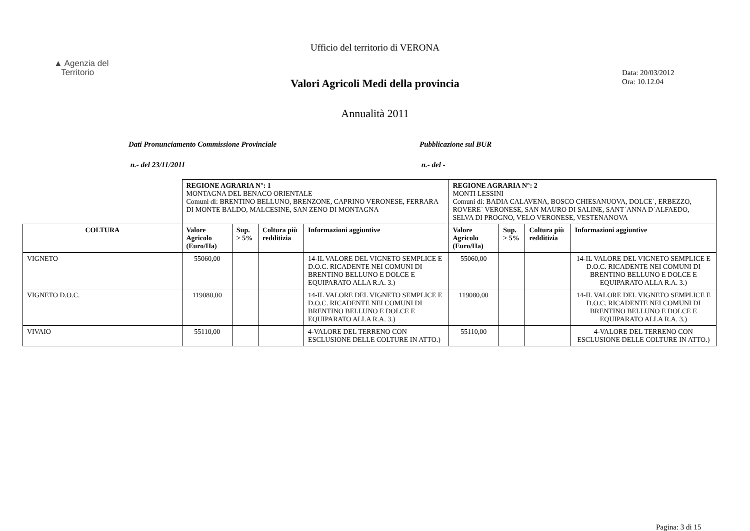Ufficio del territorio di VERONA
▲ Agenzia del
Territorio
Data: 20/03/2012
Ora: 10.12.04
Valori Agricoli Medi della provincia
Annualità 2011
Dati Pronunciamento Commissione Provinciale Pubblicazione sul BUR
n.- del 23/11/2011 n.- del -
| | REGIONE AGRARIA N°: 1 MONTAGNA DEL BENACO ORIENTALE Comuni di: BRENTINO BELLUNO, BRENZONE, CAPRINO VERONESE, FERRARA DI MONTE BALDO, MALCESINE, SAN ZENO DI MONTAGNA | | | | REGIONE AGRARIA N°: 2 MONTI LESSINI Comuni di: BADIA CALAVENA, BOSCO CHIESANUOVA, DOLCE`, ERBEZZO, ROVERE` VERONESE, SAN MAURO DI SALINE, SANT`ANNA D`ALFAEDO, SELVA DI PROGNO, VELO VERONESE, VESTENANOVA | | | |
| COLTURA | Valore Agricolo (Euro/Ha) | Sup. > 5% | Coltura più redditizia | Informazioni aggiuntive | Valore Agricolo (Euro/Ha) | Sup. > 5% | Coltura più redditizia | Informazioni aggiuntive |
| VIGNETO | 55060,00 | | | 14-IL VALORE DEL VIGNETO SEMPLICE E D.O.C. RICADENTE NEI COMUNI DI BRENTINO BELLUNO E DOLCE E EQUIPARATO ALLA R.A. 3.) | 55060,00 | | | 14-IL VALORE DEL VIGNETO SEMPLICE E D.O.C. RICADENTE NEI COMUNI DI BRENTINO BELLUNO E DOLCE E EQUIPARATO ALLA R.A. 3.) |
| VIGNETO D.O.C. | 119080,00 | | | 14-IL VALORE DEL VIGNETO SEMPLICE E D.O.C. RICADENTE NEI COMUNI DI BRENTINO BELLUNO E DOLCE E EQUIPARATO ALLA R.A. 3.) | 119080,00 | | | 14-IL VALORE DEL VIGNETO SEMPLICE E D.O.C. RICADENTE NEI COMUNI DI BRENTINO BELLUNO E DOLCE E EQUIPARATO ALLA R.A. 3.) |
| VIVAIO | 55110,00 | | | 4-VALORE DEL TERRENO CON ESCLUSIONE DELLE COLTURE IN ATTO.) | 55110,00 | | | 4-VALORE DEL TERRENO CON ESCLUSIONE DELLE COLTURE IN ATTO.) |
Pagina: 3 di 15